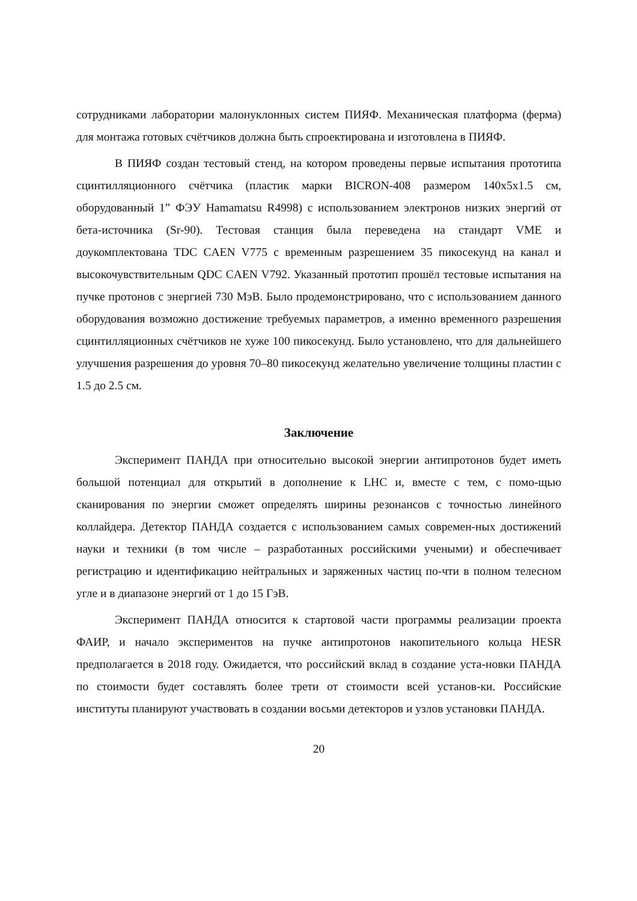сотрудниками лаборатории малонуклонных систем ПИЯФ. Механическая платформа (ферма) для монтажа готовых счётчиков должна быть спроектирована и изготовлена в ПИЯФ.
В ПИЯФ создан тестовый стенд, на котором проведены первые испытания прототипа сцинтилляционного счётчика (пластик марки BICRON-408 размером 140x5x1.5 см, оборудованный 1” ФЭУ Hamamatsu R4998) с использованием электронов низких энергий от бета-источника (Sr-90). Тестовая станция была переведена на стандарт VME и доукомплектована TDC CAEN V775 с временным разрешением 35 пикосекунд на канал и высокочувствительным QDC CAEN V792. Указанный прототип прошёл тестовые испытания на пучке протонов с энергией 730 МэВ. Было продемонстрировано, что с использованием данного оборудования возможно достижение требуемых параметров, а именно временного разрешения сцинтилляционных счётчиков не хуже 100 пикосекунд. Было установлено, что для дальнейшего улучшения разрешения до уровня 70–80 пикосекунд желательно увеличение толщины пластин с 1.5 до 2.5 см.
Заключение
Эксперимент ПАНДА при относительно высокой энергии антипротонов будет иметь большой потенциал для открытий в дополнение к LHC и, вместе с тем, с помо-щью сканирования по энергии сможет определять ширины резонансов с точностью линейного коллайдера. Детектор ПАНДА создается с использованием самых современ-ных достижений науки и техники (в том числе – разработанных российскими учеными) и обеспечивает регистрацию и идентификацию нейтральных и заряженных частиц по-чти в полном телесном угле и в диапазоне энергий от 1 до 15 ГэВ.
Эксперимент ПАНДА относится к стартовой части программы реализации проекта ФАИР, и начало экспериментов на пучке антипротонов накопительного кольца HESR предполагается в 2018 году. Ожидается, что российский вклад в создание уста-новки ПАНДА по стоимости будет составлять более трети от стоимости всей установ-ки. Российские институты планируют участвовать в создании восьми детекторов и узлов установки ПАНДА.
20